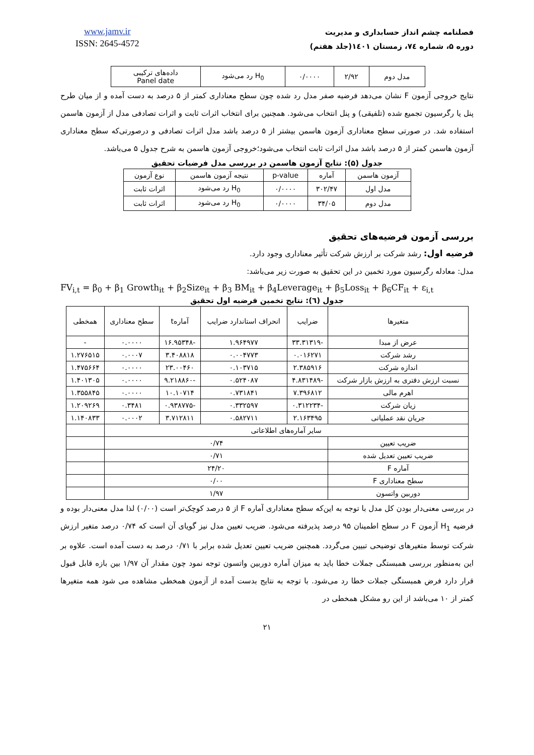www.jamv.ir
ISSN: 2645-4572
فصلنامه چشم انداز حسابداری و مدیریت
دوره ۵، شماره ۷٤، زمستان ۱٤۰۱(جلد هفتم)
| مدل دوم | ۲/۹۲ | ۰/۰۰۰۰ | H<sub>0</sub> رد می‌شود | داده‌های ترکیبی Panel date |
نتایج خروجی آزمون F نشان می‌دهد فرضیه صفر مدل رد شده چون سطح معناداری کمتر از ۵ درصد به دست آمده و از میان طرح پنل یا رگرسیون تجمیع شده (تلفیقی) و پنل انتخاب می‌شود. همچنین برای انتخاب اثرات ثابت و اثرات تصادفی مدل از آزمون هاسمن استفاده شد. در صورتی سطح معناداری آزمون هاسمن بیشتر از ۵ درصد باشد مدل اثرات تصادفی و درصورتی‌که سطح معناداری آزمون هاسمن کمتر از ۵ درصد باشد مدل اثرات ثابت انتخاب می‌شود؛خروجی آزمون هاسمن به شرح جدول ۵ می‌باشد.
جدول (۵): نتایج آزمون هاسمن در بررسی مدل فرضیات تحقیق
| آزمون هاسمن | آماره | p-value | نتیجه آزمون هاسمن | نوع آزمون |
| --- | --- | --- | --- | --- |
| مدل اول | ۳۰۲/۴۷ | ۰/۰۰۰۰ | H<sub>0</sub> رد می‌شود | اثرات ثابت |
| مدل دوم | ۳۴/۰۵ | ۰/۰۰۰۰ | H<sub>0</sub> رد می‌شود | اثرات ثابت |
بررسی آزمون فرضیه‌های تحقیق
فرضیه اول: رشد شرکت بر ارزش شرکت تأثیر معناداری وجود دارد.
مدل: معادله رگرسیون مورد تخمین در این تحقیق به صورت زیر می‌باشد:
FV<sub>i,t</sub> = β<sub>0</sub> + β<sub>1</sub> Growth<sub>it</sub> + β<sub>2</sub>Size<sub>it</sub> + β<sub>3</sub> BM<sub>it</sub> + β<sub>4</sub>Leverage<sub>it</sub> + β<sub>5</sub>Loss<sub>it</sub> + β<sub>6</sub>CF<sub>it</sub> + ε<sub>i,t</sub>
جدول (٦): نتایج تخمین فرضیه اول تحقیق
| متغیرها | ضرایب | انحراف استاندارد ضرایب | آمارهt | سطح معناداری | همخطی |
| --- | --- | --- | --- | --- | --- |
| عرض از مبدا | -۳۳.۳۱۳۱۹ | ۱.۹۶۴۹۷۷ | -۱۶.۹۵۳۴۸ | ۰.۰۰۰۰ | - |
| رشد شرکت | ۰.۰۱۶۲۷۱ | ۰.۰۰۴۷۷۳ | ۳.۴۰۸۸۱۸ | ۰.۰۰۰۷ | ۱.۲۷۶۵۱۵ |
| اندازه شرکت | ۲.۳۸۵۹۱۶ | ۰.۱۰۳۷۱۵ | ۲۳.۰۰۴۶۰ | ۰.۰۰۰۰ | ۱.۴۷۵۶۶۴ |
| نسبت ارزش دفتری به ارزش بازار شرکت | -۴.۸۳۱۴۸۹ | ۰.۵۲۴۰۸۷ | -۹.۲۱۸۸۶۰ | ۰.۰۰۰۰ | ۱.۴۰۱۳۰۵ |
| اهرم مالی | ۷.۳۹۶۸۱۲ | ۰.۷۳۱۸۴۱ | ۱۰.۱۰۷۱۴ | ۰.۰۰۰۰ | ۱.۳۵۵۸۴۵ |
| زیان شرکت | -۰.۳۱۲۲۳۴ | ۰.۳۳۲۵۹۷ | -۰.۹۳۸۷۷۵ | ۰.۳۴۸۱ | ۱.۲۰۹۲۶۹ |
| جریان نقد عملیاتی | ۲.۱۶۳۴۹۵ | ۰.۵۸۲۷۱۱ | ۳.۷۱۲۸۱۱ | ۰.۰۰۰۲ | ۱.۱۴۰۸۳۳ |
| سایر آماره‌های اطلاعاتی | | | | | |
| ضریب تعیین | ۰/۷۴ | | | | |
| ضریب تعیین تعدیل شده | ۰/۷۱ | | | | |
| آماره F | ۲۴/۲۰ | | | | |
| سطح معناداری F | ۰/۰۰ | | | | |
| دوربین واتسون | ۱/۹۷ | | | | |
در بررسی معنی‌دار بودن کل مدل با توجه به این‌که سطح معناداری آماره F از ۵ درصد کوچک‌تر است (۰/۰۰) لذا مدل معنی‌دار بوده و فرضیه H<sub>1</sub> آزمون F در سطح اطمینان ۹۵ درصد پذیرفته می‌شود. ضریب تعیین مدل نیز گویای آن است که ۰/۷۴ درصد متغیر ارزش شرکت توسط متغیرهای توضیحی تبیین می‌گردد. همچنین ضریب تعیین تعدیل شده برابر با ۰/۷۱ درصد به دست آمده است. علاوه بر این به‌منظور بررسی همبستگی جملات خطا باید به میزان آماره دوربین واتسون توجه نمود چون مقدار آن ۱/۹۷ بین بازه قابل قبول قرار دارد فرض همبستگی جملات خطا رد می‌شود. با توجه به نتایج بدست آمده از آزمون همخطی مشاهده می شود همه متغیرها کمتر از ۱۰ می‌باشد از این رو مشکل همخطی در
۲۱